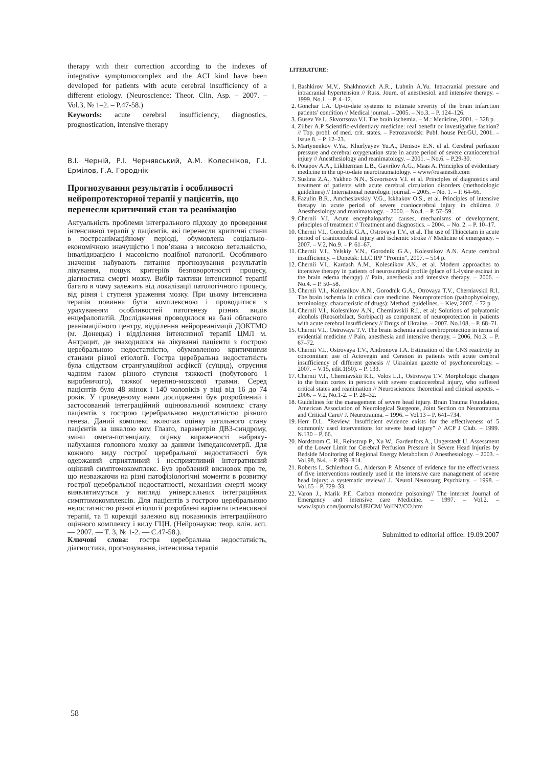therapy with their correction according to the indexes of integrative symptomocomplex and the ACI kind have been developed for patients with acute cerebral insufficiency of a different etiology. (Neuroscience: Theor. Clin. Asp. – 2007. – Vol.3, № 1–2. – P.47-58.)
Keywords: acute cerebral insufficiency, diagnostics, prognostication, intensive therapy
В.І. Черній, Р.І. Чернявський, А.М. Колесніков, Г.І. Ермілов, Г.А. Городнік
Прогнозування результатів і особливості нейропротекторної терапії у пацієнтів, що перенесли критичний стан та реанімацію
Актуальність проблеми інтегрального підходу до проведення інтенсивної терапії у пацієнтів, які перенесли критичні стани в постреанімаційному періоді, обумовлена соціально-економічною значущістю і пов’язана з високою летальністю, інвалідизацією і масовістю подібної патології. Особливого значення набувають питання прогнозування результатів лікування, пошук критеріїв безповоротності процесу, діагностика смерті мозку. Вибір тактики інтенсивної терапії багато в чому залежить від локалізації патологічного процесу, від рівня і ступеня ураження мозку. При цьому інтенсивна терапія повинна бути комплексною і проводитися з урахуванням особливостей патогенезу різних видів енцефалопатій. Дослідження проводилося на базі обласного реанімаційного центру, відділення нейрореанімації ДОКТМО (м. Донецьк) і відділення інтенсивної терапії ЦМЛ м. Антрацит, де знаходилися на лікуванні пацієнти з гострою церебральною недостатністю, обумовленою критичними станами різної етіології. Гостра церебральна недостатність була слідством странгуляційної асфіксії (суїцид), отруєння чадним газом різного ступеня тяжкості (побутового і виробничого), тяжкої черепно-мозкової травми. Серед пацієнтів було 48 жінок і 140 чоловіків у віці від 16 до 74 років. У проведеному нами дослідженні був розроблений і застосований інтеграційний оцінювальний комплекс стану пацієнтів з гострою церебральною недостатністю різного генеза. Даний комплекс включав оцінку загального стану пацієнтів за шкалою ком Глазго, параметрів ДВЗ-синдрому, зміни омега-потенціалу, оцінку вираженості набряку-набухання головного мозку за даними імпедансометрії. Для кожного виду гострої церебральної недостатності був одержаний сприятливий і несприятливий інтегративний оцінний симптомокомплекс. Був зроблений висновок про те, що незважаючи на різні патофізіологічні моменти в розвитку гострої церебральної недостатності, механізми смерті мозку виявлятимуться у вигляді універсальних інтеграційних симптомокомплексів. Для пацієнтів з гострою церебральною недостатністю різної етіології розроблені варіанти інтенсивної терапії, та її корекції залежно від показників інтеграційного оцінного комплексу і виду ГЦН. (Нейронауки: теор. клін. асп.— 2007. — Т. 3, № 1-2. — С.47-58.).
Ключові слова: гостра церебральна недостатність, діагностика, прогнозування, інтенсивна терапія
LITERATURE:
1. Bashkirov M.V., Shakhnovich A.R., Lubnin A.Yu. Intracranial pressure and intracranial hypertension // Russ. Journ. of anesthesiol. and intensive therapy. – 1999. No.1. – P. 4–12.
2. Gonchar I.A. Up-to-date systems to estimate severity of the brain infarction patients’ condition // Medical journal. – 2005. – No.3. – P. 124–126.
3. Gusev Ye.I., Skvortsova V.I. The brain ischemia. – M.: Medicine, 2001. – 328 p.
4. Zilber A.P Scientific-evidentiary medicine: real benefit or investigative fashion? // Top. probl. of med. crit. states. – Petrozavodsk: Publ. house PetrGU, 2001. – Issue.8. – P. 12–23.
5. Martynenkov V.Ya., Khurlyayev Yu.A., Denisov E.N. el al. Cerebral perfusion pressure and cerebral oxygenation state in acute period of severe craniocerebral injury // Anesthesiology and reanimatology. – 2001. – No.6. – P.29-30.
6. Potapov A.A., Likhterman L.B., Gavrilov A.G., Maas A. Principles of evidentiary medicine in the up-to-date neurotraumatology. – www//rusanesth.com
7. Suslina Z.A., Yakhno N.N., Skvortsova V.I. et al. Principles of diagnostics and treatment of patients with acute cerebral circulation disorders (methodologic guidelines) // International neurologic journal. – 2005. – No. 1. – P. 64–66.
8. Fazulin B.R., Amcheslavskiy V.G., Iskhakov O.S., et al. Principles of intensive therapy in acute period of severe craniocerebral injury in children // Anesthesiology and reanimatology. – 2000. – No.4. – P. 57–59.
9. Chernii V.I. Acute encephalopathy: causes, mechanisms of development, principles of treatment // Treatment and diagnostics. – 2004. – No. 2. – P. 10–17.
10. Chernii V.I., Gorodnik G.A., Ostrovaya T.V., et al. The use of Thiocetam in acute period of craniocerebral injury and ischemic stroke // Medicine of emergency. – 2007. – V.2, No.9. – P. 61–67.
11. Chernii V.I., Yelskiy V.N., Gorodnik G.A., Kolesnikov A.N. Acute cerebral insufficiency. – Donetsk: LLC IPP “Promin”, 2007. – 514 p.
12. Chernii V.I., Kardash A.M., Kolesnikov AN., et al. Modern approaches to intensive therapy in patients of neurosurgical profile (place of L-lysine escinat in the brain edema therapy) // Pain, anesthesia and intensive therapy. – 2006. – No.4. – P. 50–58.
13. Chernii V.I., Kolesnikov A.N., Gorodnik G.A., Otrovaya T.V., Cherniavskii R.I. The brain ischemia in critical care medicine. Neuroprotection (pathophysiology, terminology, characteristic of drugs): Method. guidelines. – Kiev, 2007. – 72 p.
14. Chernii V.I., Kolesnikov A.N., Cherniavskii R.I., et al; Solutions of polyatomic alcohols (Reosorbilact, Sorbipact) as component of neuroprotection in patients with acute cerebral insufficiency // Drugs of Ukraine. – 2007. No.108, – P. 68–71.
15. Chernii V.I., Ostrovaya T.V. The brain ischemia and cerebroprotection in terms of evidential medicine // Pain, anesthesia and intensive therapy. – 2006. No.3. – P. 67–72.
16. Chernii V.I., Ostrovaya T.V., Andronova I.A. Estimation of the CNS reactivity in concomitant use of Actovegin and Ceraxon in patients with acute cerebral insufficiency of different genesis // Ukrainian gazette of psychoneurology. – 2007. – V.15, edit.1(50). – P. 133.
17. Chernii V.I., Cherniavskii R.I., Volos L.I., Ostrovaya T.V. Morphologic changes in the brain cortex in persons with severe craniocerebral injury, who suffered critical states and reanimation // Neurosciences: theoretical and clinical aspects. – 2006. – V.2, No.1-2. – P. 28–32.
18. Guidelines for the management of severe head injury. Brain Trauma Foundation, American Association of Neurological Surgeons, Joint Section on Neurotrauma and Critical Care// J. Neurotrauma. – 1996. – Vol.13 – P. 641–734.
19. Herr D.L. “Review: Insufficient evidence exists for the effectiveness of 5 commonly used interventions for severe head injury” // ACP J Club. – 1999. №130 – P. 66.
20. Nordstrom C. H., Reinstrup P., Xu W., Gardenfors A., Ungerstedt U. Assessment of the Lower Limit for Cerebral Perfusion Pressure in Severe Head Injuries by Bedside Monitoring of Regional Energy Metabolism // Anesthesiology. – 2003. – Vol.98, №4. – P. 809–814.
21. Roberts I., Schierhout G., Alderson P. Absence of evidence for the effectiveness of five interventions routinely used in the intensive care management of severe head injury: a systematic review// J. Neurol Neurosurg Psychiatry. – 1998. – Vol.65 – P. 729–33.
22. Varon J., Marik P.E. Carbon monoxide poisoning// The internet Journal of Emergency and intensive care Medicine. – 1997. – Vol.2. – www.ispub.com/journals/IJEICM/ VolIN2/CO.htm
Submitted to editorial office: 19.09.2007
58